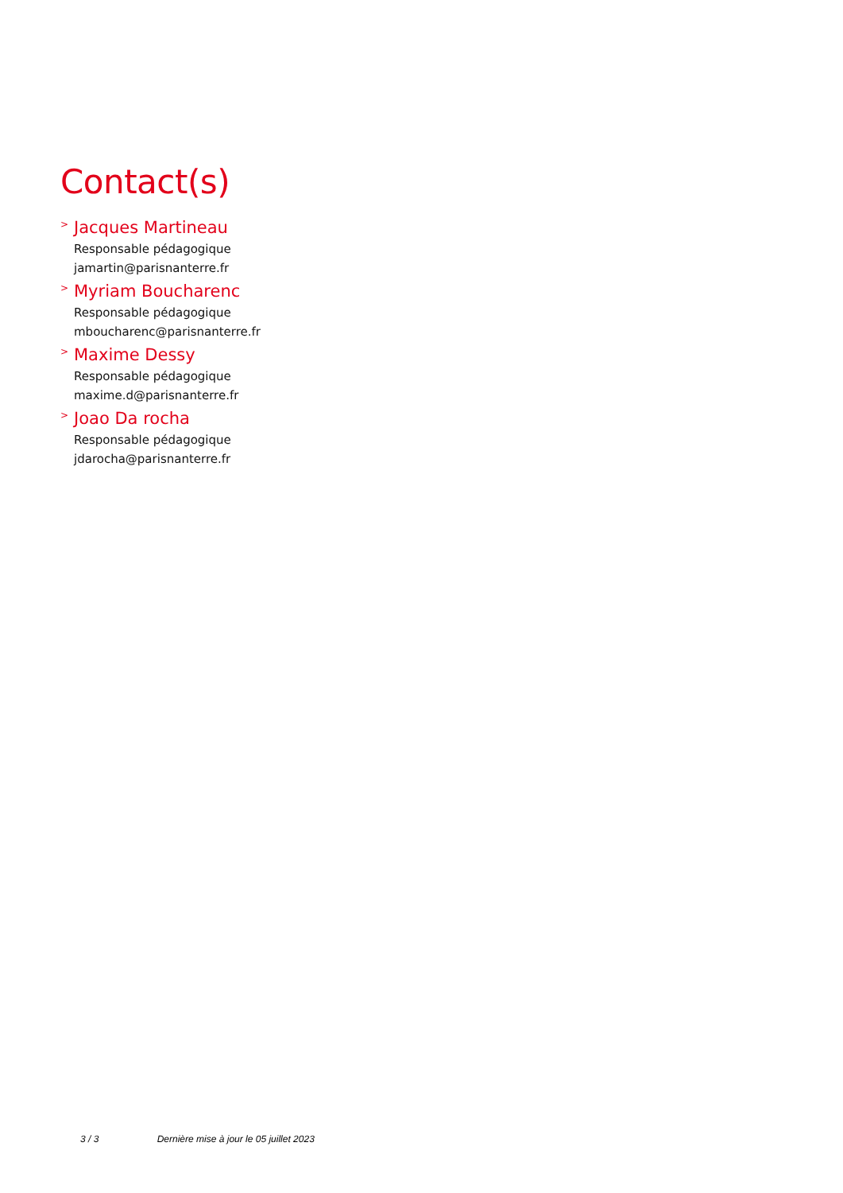Contact(s)
> Jacques Martineau
Responsable pédagogique
jamartin@parisnanterre.fr
> Myriam Boucharenc
Responsable pédagogique
mboucharenc@parisnanterre.fr
> Maxime Dessy
Responsable pédagogique
maxime.d@parisnanterre.fr
> Joao Da rocha
Responsable pédagogique
jdarocha@parisnanterre.fr
3 / 3 Dernière mise à jour le 05 juillet 2023